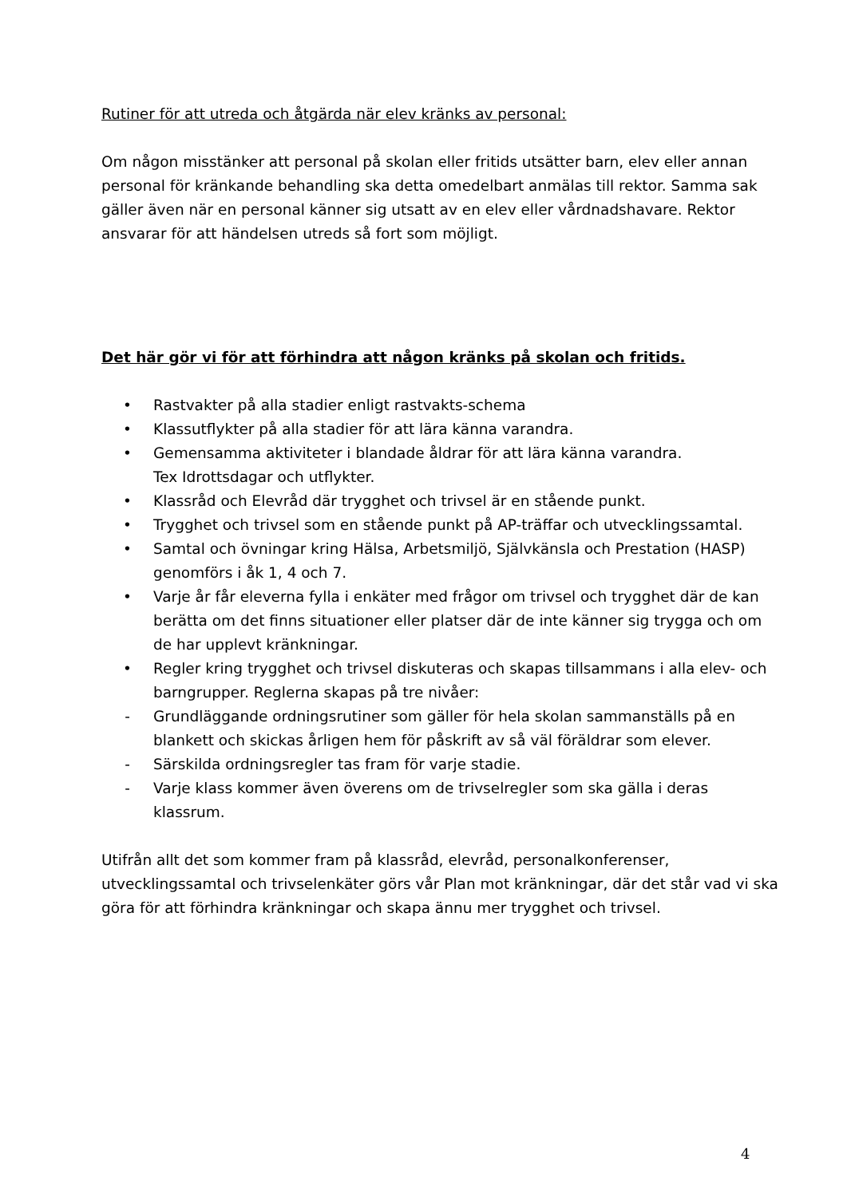Rutiner för att utreda och åtgärda när elev kränks av personal:
Om någon misstänker att personal på skolan eller fritids utsätter barn, elev eller annan personal för kränkande behandling ska detta omedelbart anmälas till rektor. Samma sak gäller även när en personal känner sig utsatt av en elev eller vårdnadshavare. Rektor ansvarar för att händelsen utreds så fort som möjligt.
Det här gör vi för att förhindra att någon kränks på skolan och fritids.
• Rastvakter på alla stadier enligt rastvakts-schema
• Klassutflykter på alla stadier för att lära känna varandra.
• Gemensamma aktiviteter i blandade åldrar för att lära känna varandra.
Tex Idrottsdagar och utflykter.
• Klassråd och Elevråd där trygghet och trivsel är en stående punkt.
• Trygghet och trivsel som en stående punkt på AP-träffar och utvecklingssamtal.
• Samtal och övningar kring Hälsa, Arbetsmiljö, Självkänsla och Prestation (HASP) genomförs i åk 1, 4 och 7.
• Varje år får eleverna fylla i enkäter med frågor om trivsel och trygghet där de kan berätta om det finns situationer eller platser där de inte känner sig trygga och om de har upplevt kränkningar.
• Regler kring trygghet och trivsel diskuteras och skapas tillsammans i alla elev- och barngrupper. Reglerna skapas på tre nivåer:
- Grundläggande ordningsrutiner som gäller för hela skolan sammanställs på en blankett och skickas årligen hem för påskrift av så väl föräldrar som elever.
- Särskilda ordningsregler tas fram för varje stadie.
- Varje klass kommer även överens om de trivselregler som ska gälla i deras klassrum.
Utifrån allt det som kommer fram på klassråd, elevråd, personalkonferenser, utvecklingssamtal och trivselenkäter görs vår Plan mot kränkningar, där det står vad vi ska göra för att förhindra kränkningar och skapa ännu mer trygghet och trivsel.
4